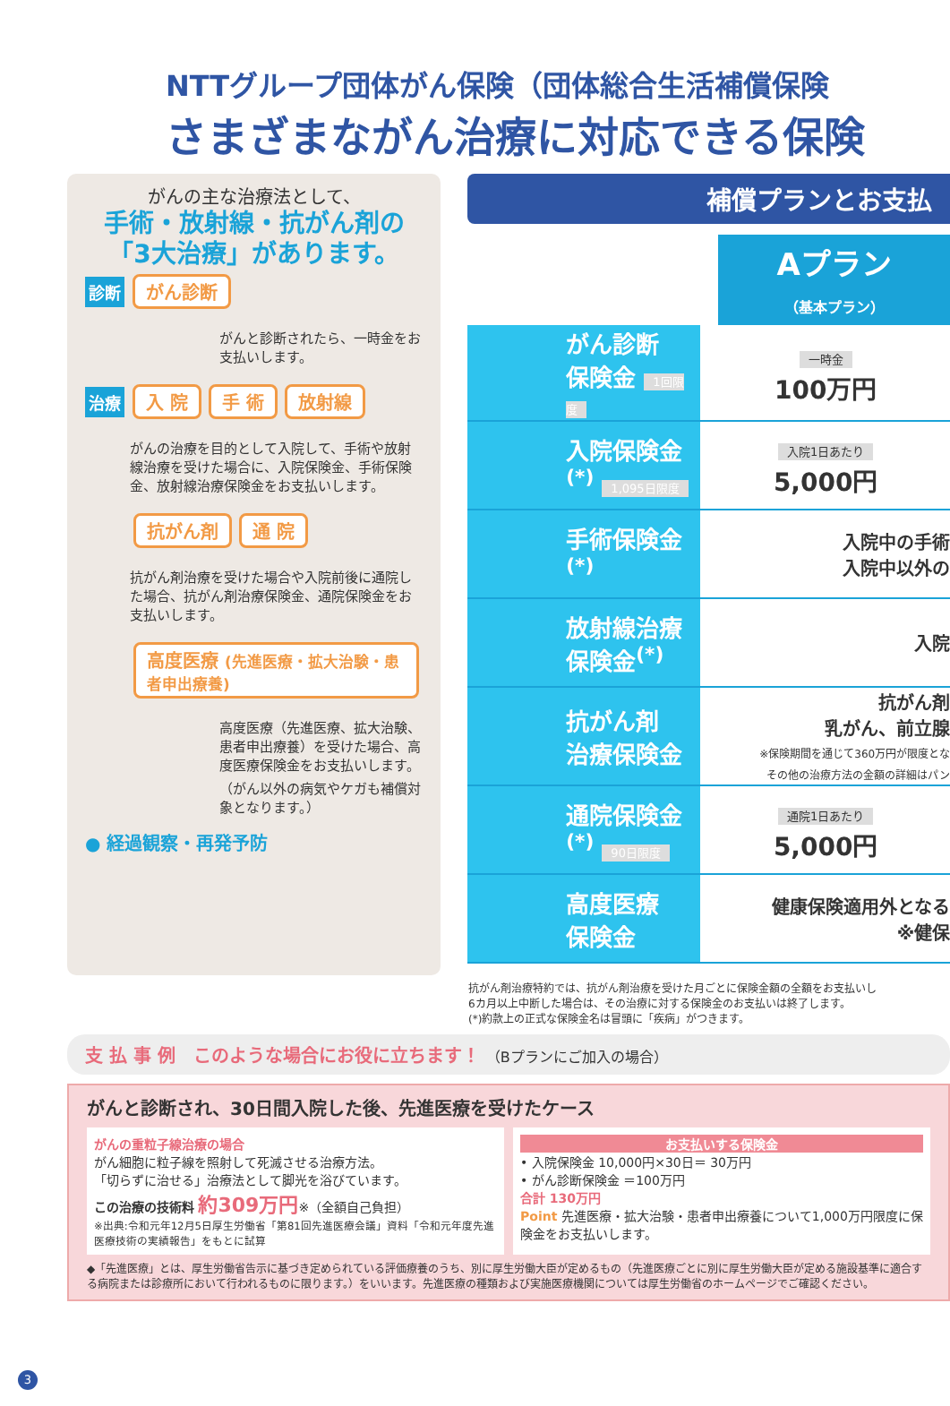NTTグループ団体がん保険（団体総合生活補償保険
さまざまながん治療に対応できる保険
がんの主な治療法として、
手術・放射線・抗がん剤の
「3大治療」があります。
診断 がん診断
がんと診断されたら、一時金をお支払いします。
治療 入 院 手 術 放射線
がんの治療を目的として入院して、手術や放射線治療を受けた場合に、入院保険金、手術保険金、放射線治療保険金をお支払いします。
抗がん剤 通 院
抗がん剤治療を受けた場合や入院前後に通院した場合、抗がん剤治療保険金、通院保険金をお支払いします。
高度医療 (先進医療・拡大治験・患者申出療養)
高度医療（先進医療、拡大治験、患者申出療養）を受けた場合、高度医療保険金をお支払いします。（がん以外の病気やケガも補償対象となります。）
● 経過観察・再発予防
補償プランとお支払
Aプラン
（基本プラン）
| がん診断 保険金 1回限度 | 一時金 100万円 |
| 入院保険金<sup>(*)</sup> 1,095日限度 | 入院1日あたり 5,000円 |
| 手術保険金<sup>(*)</sup> | 入院中の手術 入院中以外の |
| 放射線治療 保険金<sup>(*)</sup> | 入院 |
| 抗がん剤 治療保険金 | 抗がん剤 乳がん、前立腺 ※保険期間を通じて360万円が限度とな その他の治療方法の金額の詳細はパン |
| 通院保険金<sup>(*)</sup> 90日限度 | 通院1日あたり 5,000円 |
| 高度医療 保険金 | 健康保険適用外となる ※健保 |
抗がん剤治療特約では、抗がん剤治療を受けた月ごとに保険金額の全額をお支払いし
6カ月以上中断した場合は、その治療に対する保険金のお支払いは終了します。
(*)約款上の正式な保険金名は冒頭に「疾病」がつきます。
支 払 事 例　このような場合にお役に立ちます！ （Bプランにご加入の場合）
がんと診断され、30日間入院した後、先進医療を受けたケース
がんの重粒子線治療の場合
がん細胞に粒子線を照射して死滅させる治療方法。
「切らずに治せる」治療法として脚光を浴びています。
この治療の技術料 約309万円※（全額自己負担）
※出典:令和元年12月5日厚生労働省「第81回先進医療会議」資料「令和元年度先進医療技術の実績報告」をもとに試算
お支払いする保険金
• 入院保険金 10,000円×30日＝ 30万円
• がん診断保険金 ＝100万円
合計 130万円
Point 先進医療・拡大治験・患者申出療養について1,000万円限度に保険金をお支払いします。
◆「先進医療」とは、厚生労働省告示に基づき定められている評価療養のうち、別に厚生労働大臣が定めるもの（先進医療ごとに別に厚生労働大臣が定める施設基準に適合する病院または診療所において行われるものに限ります。）をいいます。先進医療の種類および実施医療機関については厚生労働省のホームページでご確認ください。
3